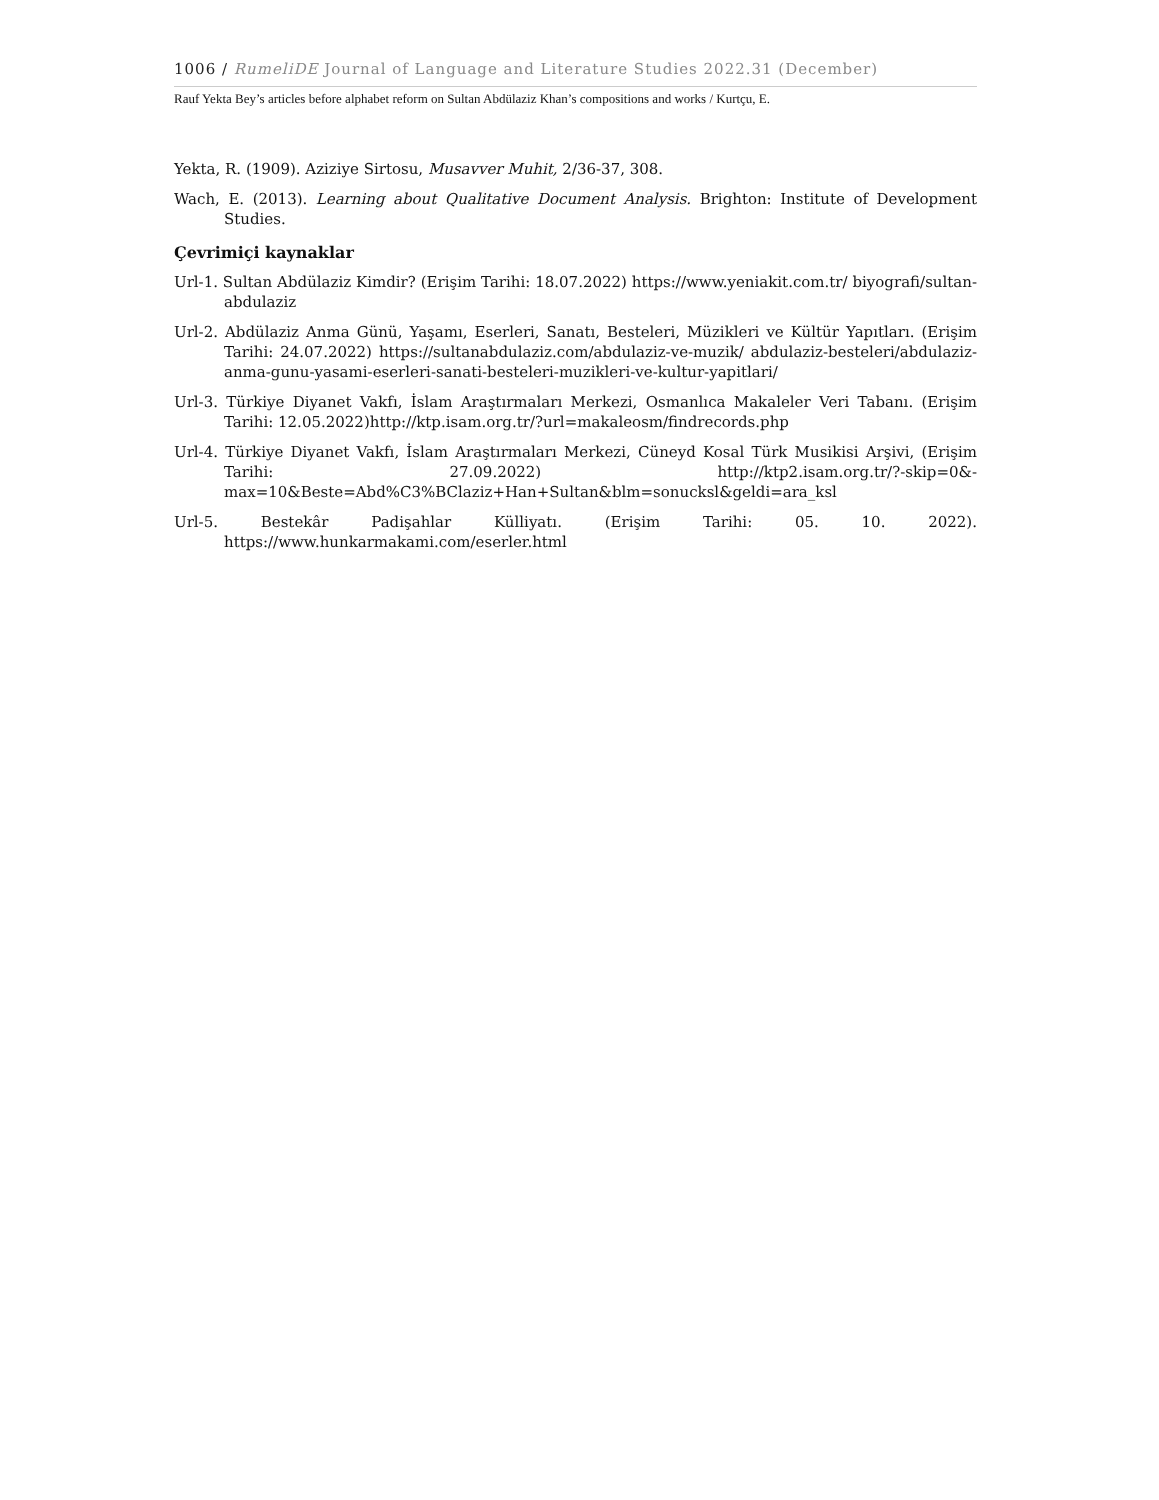1006 / RumeliDE Journal of Language and Literature Studies 2022.31 (December)
Rauf Yekta Bey’s articles before alphabet reform on Sultan Abdülaziz Khan’s compositions and works / Kurtçu, E.
Yekta, R. (1909). Aziziye Sirtosu, Musavver Muhit, 2/36-37, 308.
Wach, E. (2013). Learning about Qualitative Document Analysis. Brighton: Institute of Development Studies.
Çevrimiçi kaynaklar
Url-1. Sultan Abdülaziz Kimdir? (Erişim Tarihi: 18.07.2022) https://www.yeniakit.com.tr/ biyografi/sultan-abdulaziz
Url-2. Abdülaziz Anma Günü, Yaşamı, Eserleri, Sanatı, Besteleri, Müzikleri ve Kültür Yapıtları. (Erişim Tarihi: 24.07.2022) https://sultanabdulaziz.com/abdulaziz-ve-muzik/ abdulaziz-besteleri/abdulaziz-anma-gunu-yasami-eserleri-sanati-besteleri-muzikleri-ve-kultur-yapitlari/
Url-3. Türkiye Diyanet Vakfı, İslam Araştırmaları Merkezi, Osmanlıca Makaleler Veri Tabanı. (Erişim Tarihi: 12.05.2022)http://ktp.isam.org.tr/?url=makaleosm/findrecords.php
Url-4. Türkiye Diyanet Vakfı, İslam Araştırmaları Merkezi, Cüneyd Kosal Türk Musikisi Arşivi, (Erişim Tarihi: 27.09.2022) http://ktp2.isam.org.tr/?-skip=0&-max=10&Beste=Abd%C3%BClaziz+Han+Sultan&blm=sonucksl&geldi=ara_ksl
Url-5. Bestekâr Padişahlar Külliyatı. (Erişim Tarihi: 05. 10. 2022). https://www.hunkarmakami.com/eserler.html